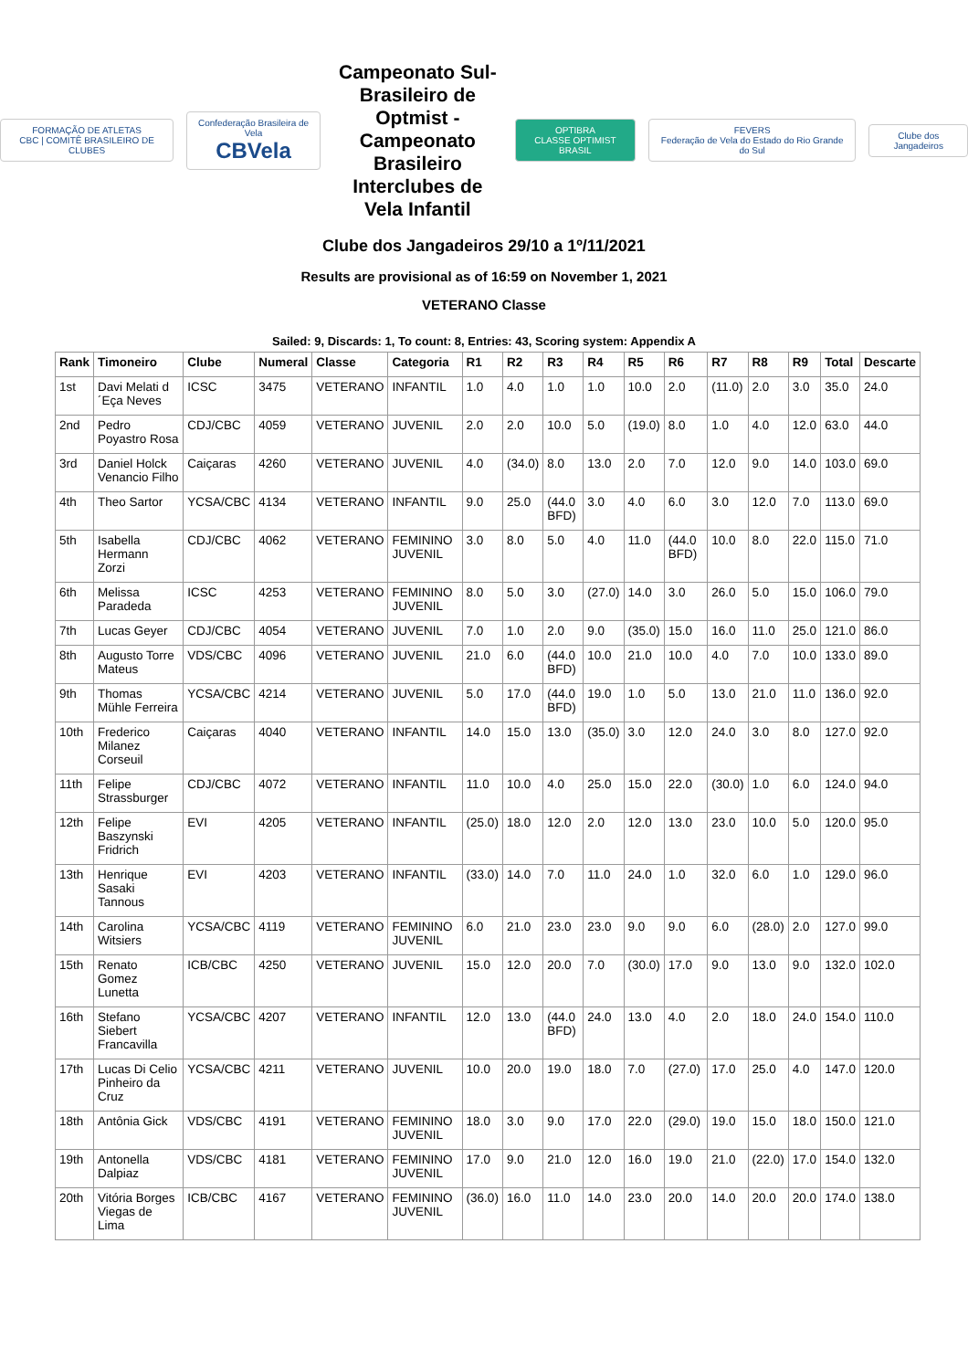FORMAÇÃO DE ATLETAS
CBC | COMITÊ BRASILEIRO DE CLUBES
Confederação Brasileira de Vela
CBVela
Campeonato Sul-Brasileiro de Optmist - Campeonato Brasileiro Interclubes de Vela Infantil
OPTIBRA
CLASSE OPTIMIST BRASIL
FEVERS
Federação de Vela do Estado do Rio Grande do Sul
Clube dos Jangadeiros
Clube dos Jangadeiros 29/10 a 1º/11/2021
Results are provisional as of 16:59 on November 1, 2021
VETERANO Classe
Sailed: 9, Discards: 1, To count: 8, Entries: 43, Scoring system: Appendix A
| Rank | Timoneiro | Clube | Numeral | Classe | Categoria | R1 | R2 | R3 | R4 | R5 | R6 | R7 | R8 | R9 | Total | Descarte |
| --- | --- | --- | --- | --- | --- | --- | --- | --- | --- | --- | --- | --- | --- | --- | --- | --- |
| 1st | Davi Melati d ´Eça Neves | ICSC | 3475 | VETERANO | INFANTIL | 1.0 | 4.0 | 1.0 | 1.0 | 10.0 | 2.0 | (11.0) | 2.0 | 3.0 | 35.0 | 24.0 |
| 2nd | Pedro Poyastro Rosa | CDJ/CBC | 4059 | VETERANO | JUVENIL | 2.0 | 2.0 | 10.0 | 5.0 | (19.0) | 8.0 | 1.0 | 4.0 | 12.0 | 63.0 | 44.0 |
| 3rd | Daniel Holck Venancio Filho | Caiçaras | 4260 | VETERANO | JUVENIL | 4.0 | (34.0) | 8.0 | 13.0 | 2.0 | 7.0 | 12.0 | 9.0 | 14.0 | 103.0 | 69.0 |
| 4th | Theo Sartor | YCSA/CBC | 4134 | VETERANO | INFANTIL | 9.0 | 25.0 | (44.0 BFD) | 3.0 | 4.0 | 6.0 | 3.0 | 12.0 | 7.0 | 113.0 | 69.0 |
| 5th | Isabella Hermann Zorzi | CDJ/CBC | 4062 | VETERANO | FEMININO JUVENIL | 3.0 | 8.0 | 5.0 | 4.0 | 11.0 | (44.0 BFD) | 10.0 | 8.0 | 22.0 | 115.0 | 71.0 |
| 6th | Melissa Paradeda | ICSC | 4253 | VETERANO | FEMININO JUVENIL | 8.0 | 5.0 | 3.0 | (27.0) | 14.0 | 3.0 | 26.0 | 5.0 | 15.0 | 106.0 | 79.0 |
| 7th | Lucas Geyer | CDJ/CBC | 4054 | VETERANO | JUVENIL | 7.0 | 1.0 | 2.0 | 9.0 | (35.0) | 15.0 | 16.0 | 11.0 | 25.0 | 121.0 | 86.0 |
| 8th | Augusto Torre Mateus | VDS/CBC | 4096 | VETERANO | JUVENIL | 21.0 | 6.0 | (44.0 BFD) | 10.0 | 21.0 | 10.0 | 4.0 | 7.0 | 10.0 | 133.0 | 89.0 |
| 9th | Thomas Mühle Ferreira | YCSA/CBC | 4214 | VETERANO | JUVENIL | 5.0 | 17.0 | (44.0 BFD) | 19.0 | 1.0 | 5.0 | 13.0 | 21.0 | 11.0 | 136.0 | 92.0 |
| 10th | Frederico Milanez Corseuil | Caiçaras | 4040 | VETERANO | INFANTIL | 14.0 | 15.0 | 13.0 | (35.0) | 3.0 | 12.0 | 24.0 | 3.0 | 8.0 | 127.0 | 92.0 |
| 11th | Felipe Strassburger | CDJ/CBC | 4072 | VETERANO | INFANTIL | 11.0 | 10.0 | 4.0 | 25.0 | 15.0 | 22.0 | (30.0) | 1.0 | 6.0 | 124.0 | 94.0 |
| 12th | Felipe Baszynski Fridrich | EVI | 4205 | VETERANO | INFANTIL | (25.0) | 18.0 | 12.0 | 2.0 | 12.0 | 13.0 | 23.0 | 10.0 | 5.0 | 120.0 | 95.0 |
| 13th | Henrique Sasaki Tannous | EVI | 4203 | VETERANO | INFANTIL | (33.0) | 14.0 | 7.0 | 11.0 | 24.0 | 1.0 | 32.0 | 6.0 | 1.0 | 129.0 | 96.0 |
| 14th | Carolina Witsiers | YCSA/CBC | 4119 | VETERANO | FEMININO JUVENIL | 6.0 | 21.0 | 23.0 | 23.0 | 9.0 | 9.0 | 6.0 | (28.0) | 2.0 | 127.0 | 99.0 |
| 15th | Renato Gomez Lunetta | ICB/CBC | 4250 | VETERANO | JUVENIL | 15.0 | 12.0 | 20.0 | 7.0 | (30.0) | 17.0 | 9.0 | 13.0 | 9.0 | 132.0 | 102.0 |
| 16th | Stefano Siebert Francavilla | YCSA/CBC | 4207 | VETERANO | INFANTIL | 12.0 | 13.0 | (44.0 BFD) | 24.0 | 13.0 | 4.0 | 2.0 | 18.0 | 24.0 | 154.0 | 110.0 |
| 17th | Lucas Di Celio Pinheiro da Cruz | YCSA/CBC | 4211 | VETERANO | JUVENIL | 10.0 | 20.0 | 19.0 | 18.0 | 7.0 | (27.0) | 17.0 | 25.0 | 4.0 | 147.0 | 120.0 |
| 18th | Antônia Gick | VDS/CBC | 4191 | VETERANO | FEMININO JUVENIL | 18.0 | 3.0 | 9.0 | 17.0 | 22.0 | (29.0) | 19.0 | 15.0 | 18.0 | 150.0 | 121.0 |
| 19th | Antonella Dalpiaz | VDS/CBC | 4181 | VETERANO | FEMININO JUVENIL | 17.0 | 9.0 | 21.0 | 12.0 | 16.0 | 19.0 | 21.0 | (22.0) | 17.0 | 154.0 | 132.0 |
| 20th | Vitória Borges Viegas de Lima | ICB/CBC | 4167 | VETERANO | FEMININO JUVENIL | (36.0) | 16.0 | 11.0 | 14.0 | 23.0 | 20.0 | 14.0 | 20.0 | 20.0 | 174.0 | 138.0 |